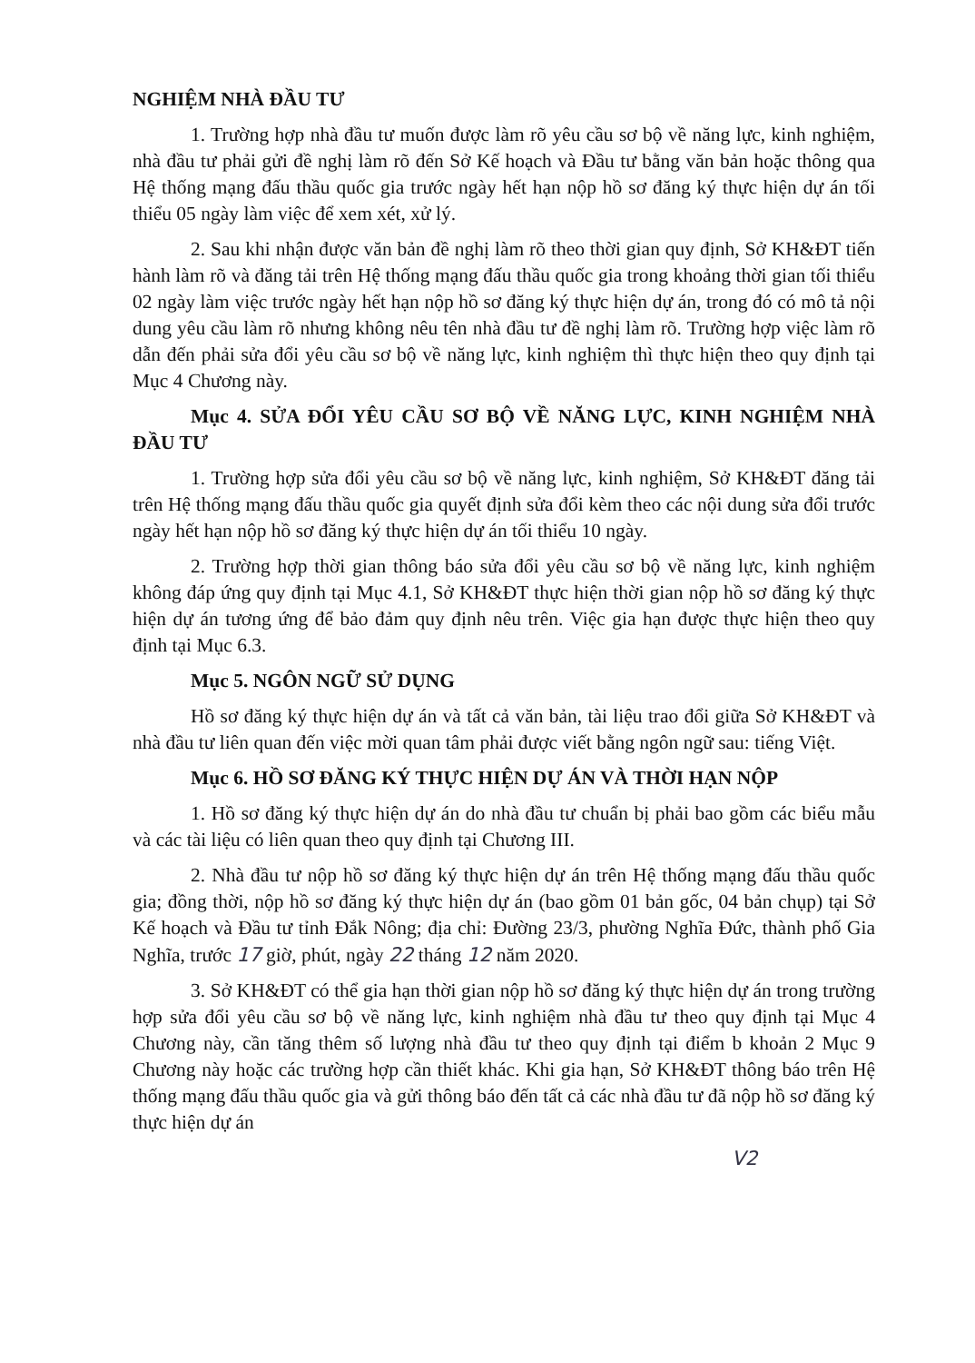NGHIỆM NHÀ ĐẦU TƯ
1. Trường hợp nhà đầu tư muốn được làm rõ yêu cầu sơ bộ về năng lực, kinh nghiệm, nhà đầu tư phải gửi đề nghị làm rõ đến Sở Kế hoạch và Đầu tư bằng văn bản hoặc thông qua Hệ thống mạng đấu thầu quốc gia trước ngày hết hạn nộp hồ sơ đăng ký thực hiện dự án tối thiểu 05 ngày làm việc để xem xét, xử lý.
2. Sau khi nhận được văn bản đề nghị làm rõ theo thời gian quy định, Sở KH&ĐT tiến hành làm rõ và đăng tải trên Hệ thống mạng đấu thầu quốc gia trong khoảng thời gian tối thiểu 02 ngày làm việc trước ngày hết hạn nộp hồ sơ đăng ký thực hiện dự án, trong đó có mô tả nội dung yêu cầu làm rõ nhưng không nêu tên nhà đầu tư đề nghị làm rõ. Trường hợp việc làm rõ dẫn đến phải sửa đổi yêu cầu sơ bộ về năng lực, kinh nghiệm thì thực hiện theo quy định tại Mục 4 Chương này.
Mục 4. SỬA ĐỔI YÊU CẦU SƠ BỘ VỀ NĂNG LỰC, KINH NGHIỆM NHÀ ĐẦU TƯ
1. Trường hợp sửa đổi yêu cầu sơ bộ về năng lực, kinh nghiệm, Sở KH&ĐT đăng tải trên Hệ thống mạng đấu thầu quốc gia quyết định sửa đổi kèm theo các nội dung sửa đổi trước ngày hết hạn nộp hồ sơ đăng ký thực hiện dự án tối thiểu 10 ngày.
2. Trường hợp thời gian thông báo sửa đổi yêu cầu sơ bộ về năng lực, kinh nghiệm không đáp ứng quy định tại Mục 4.1, Sở KH&ĐT thực hiện thời gian nộp hồ sơ đăng ký thực hiện dự án tương ứng để bảo đảm quy định nêu trên. Việc gia hạn được thực hiện theo quy định tại Mục 6.3.
Mục 5. NGÔN NGỮ SỬ DỤNG
Hồ sơ đăng ký thực hiện dự án và tất cả văn bản, tài liệu trao đổi giữa Sở KH&ĐT và nhà đầu tư liên quan đến việc mời quan tâm phải được viết bằng ngôn ngữ sau: tiếng Việt.
Mục 6. HỒ SƠ ĐĂNG KÝ THỰC HIỆN DỰ ÁN VÀ THỜI HẠN NỘP
1. Hồ sơ đăng ký thực hiện dự án do nhà đầu tư chuẩn bị phải bao gồm các biểu mẫu và các tài liệu có liên quan theo quy định tại Chương III.
2. Nhà đầu tư nộp hồ sơ đăng ký thực hiện dự án trên Hệ thống mạng đấu thầu quốc gia; đồng thời, nộp hồ sơ đăng ký thực hiện dự án (bao gồm 01 bản gốc, 04 bản chụp) tại Sở Kế hoạch và Đầu tư tỉnh Đắk Nông; địa chỉ: Đường 23/3, phường Nghĩa Đức, thành phố Gia Nghĩa, trước 17 giờ, phút, ngày 22 tháng 12 năm 2020.
3. Sở KH&ĐT có thể gia hạn thời gian nộp hồ sơ đăng ký thực hiện dự án trong trường hợp sửa đổi yêu cầu sơ bộ về năng lực, kinh nghiệm nhà đầu tư theo quy định tại Mục 4 Chương này, cần tăng thêm số lượng nhà đầu tư theo quy định tại điểm b khoản 2 Mục 9 Chương này hoặc các trường hợp cần thiết khác. Khi gia hạn, Sở KH&ĐT thông báo trên Hệ thống mạng đấu thầu quốc gia và gửi thông báo đến tất cả các nhà đầu tư đã nộp hồ sơ đăng ký thực hiện dự án
V2